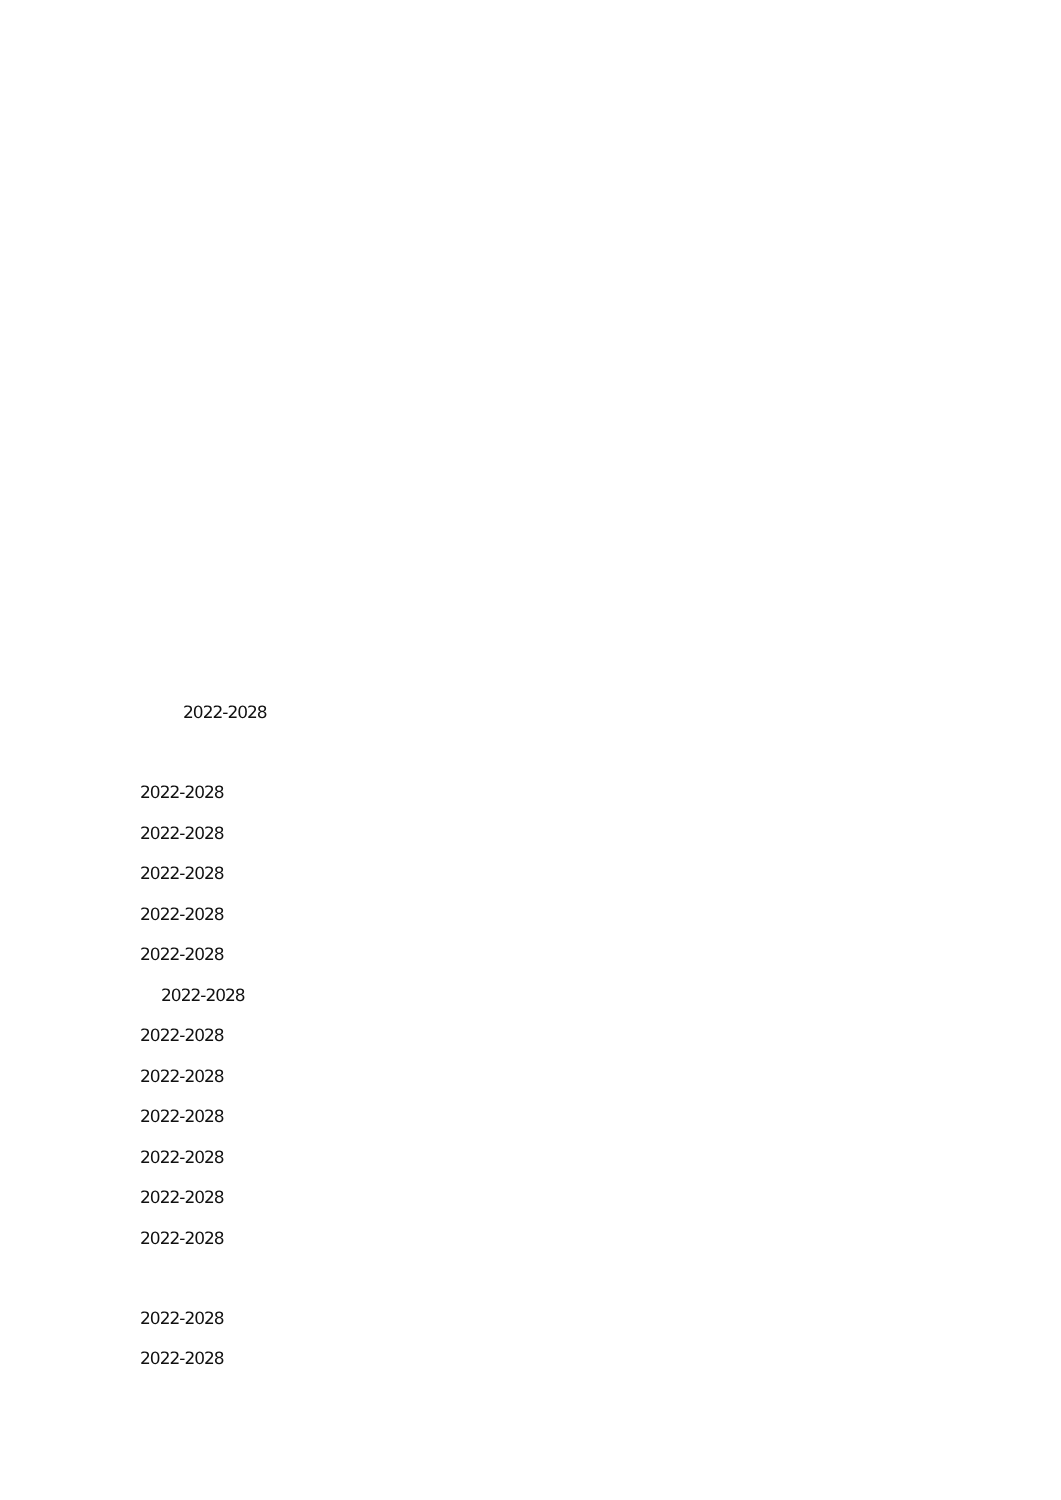2022-2028
2022-2028
2022-2028
2022-2028
2022-2028
2022-2028
2022-2028
2022-2028
2022-2028
2022-2028
2022-2028
2022-2028
2022-2028
2022-2028
2022-2028